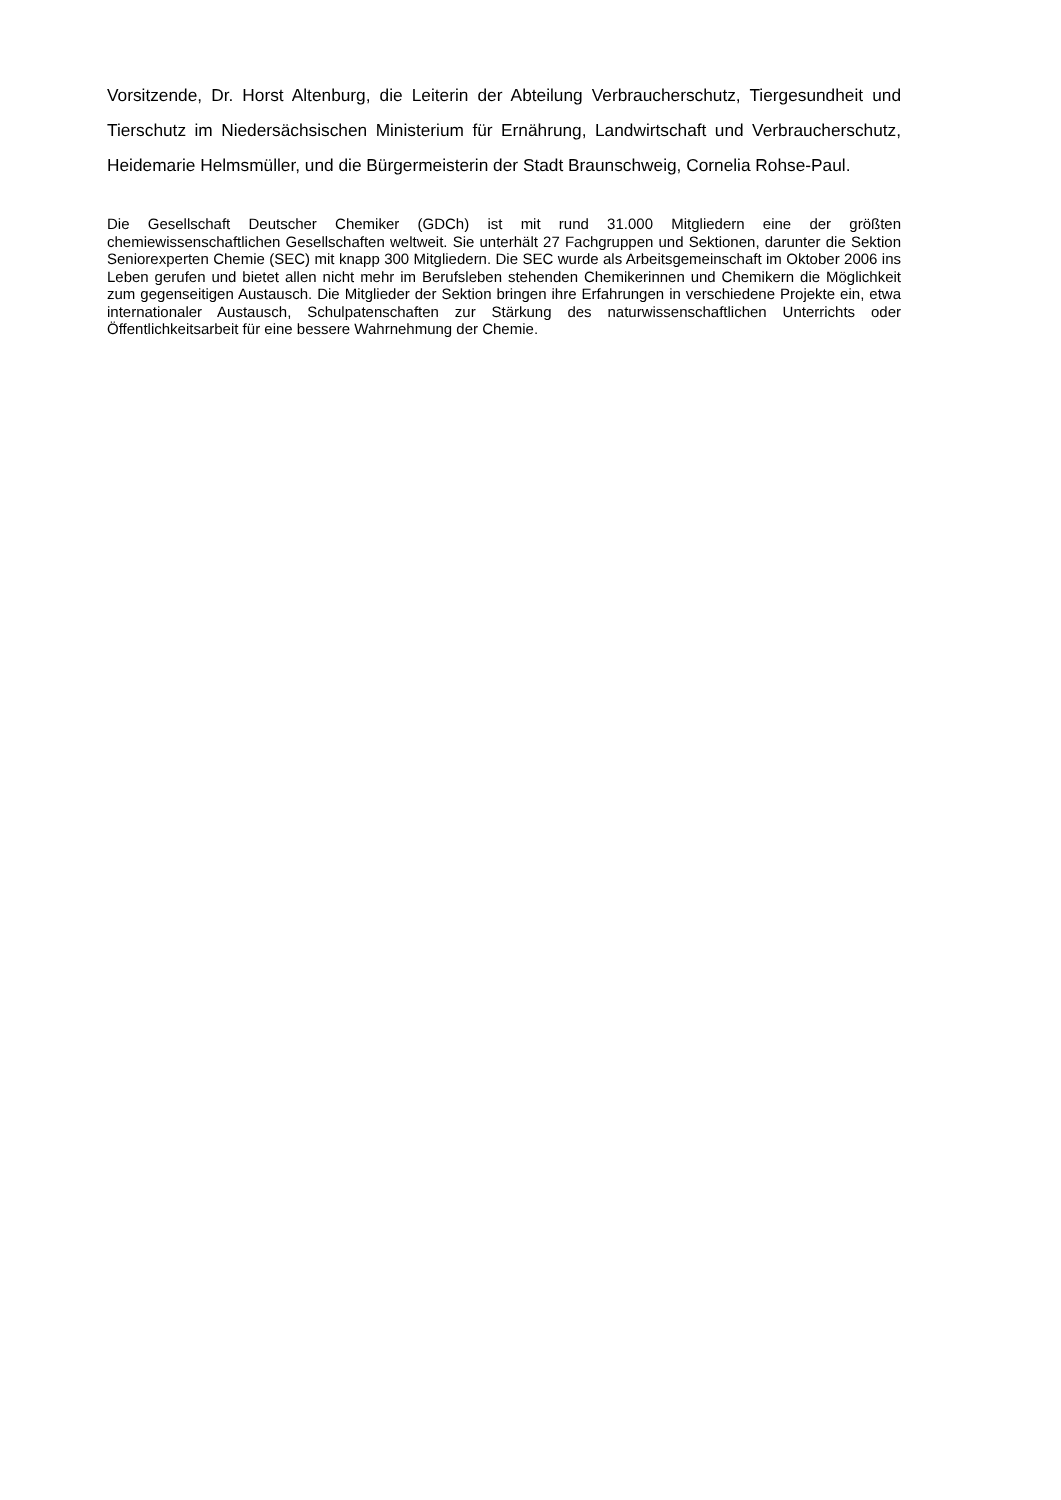Vorsitzende, Dr. Horst Altenburg, die Leiterin der Abteilung Verbraucherschutz, Tiergesundheit und Tierschutz im Niedersächsischen Ministerium für Ernährung, Landwirtschaft und Verbraucherschutz, Heidemarie Helmsmüller, und die Bürgermeisterin der Stadt Braunschweig, Cornelia Rohse-Paul.
Die Gesellschaft Deutscher Chemiker (GDCh) ist mit rund 31.000 Mitgliedern eine der größten chemiewissenschaftlichen Gesellschaften weltweit. Sie unterhält 27 Fachgruppen und Sektionen, darunter die Sektion Seniorexperten Chemie (SEC) mit knapp 300 Mitgliedern. Die SEC wurde als Arbeitsgemeinschaft im Oktober 2006 ins Leben gerufen und bietet allen nicht mehr im Berufsleben stehenden Chemikerinnen und Chemikern die Möglichkeit zum gegenseitigen Austausch. Die Mitglieder der Sektion bringen ihre Erfahrungen in verschiedene Projekte ein, etwa internationaler Austausch, Schulpatenschaften zur Stärkung des naturwissenschaftlichen Unterrichts oder Öffentlichkeitsarbeit für eine bessere Wahrnehmung der Chemie.